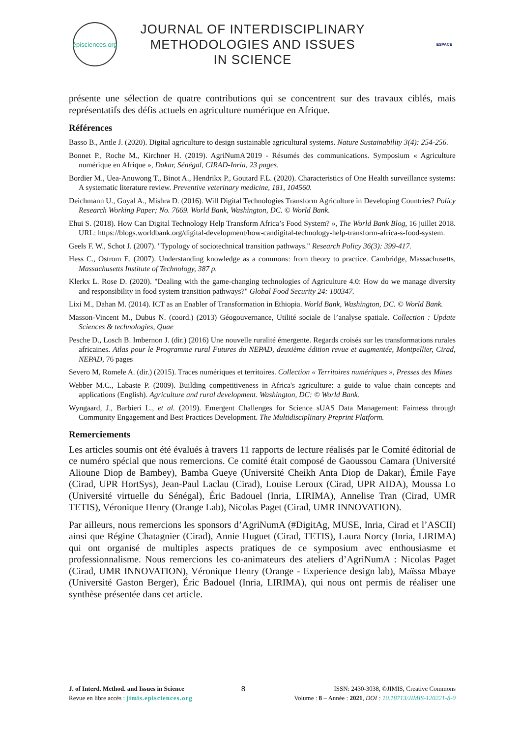épisciences.org
JOURNAL OF INTERDISCIPLINARY
METHODOLOGIES AND ISSUES
IN SCIENCE
ESPACE
présente une sélection de quatre contributions qui se concentrent sur des travaux ciblés, mais représentatifs des défis actuels en agriculture numérique en Afrique.
Références
Basso B., Antle J. (2020). Digital agriculture to design sustainable agricultural systems. Nature Sustainability 3(4): 254-256.
Bonnet P., Roche M., Kirchner H. (2019). AgriNumA'2019 - Résumés des communications. Symposium « Agriculture numérique en Afrique », Dakar, Sénégal, CIRAD-Inria, 23 pages.
Bordier M., Uea-Anuwong T., Binot A., Hendrikx P., Goutard F.L. (2020). Characteristics of One Health surveillance systems: A systematic literature review. Preventive veterinary medicine, 181, 104560.
Deichmann U., Goyal A., Mishra D. (2016). Will Digital Technologies Transform Agriculture in Developing Countries? Policy Research Working Paper; No. 7669. World Bank, Washington, DC. © World Bank.
Ehui S. (2018). How Can Digital Technology Help Transform Africa’s Food System? », The World Bank Blog, 16 juillet 2018. URL: https://blogs.worldbank.org/digital-development/how-candigital-technology-help-transform-africa-s-food-system.
Geels F. W., Schot J. (2007). "Typology of sociotechnical transition pathways." Research Policy 36(3): 399-417.
Hess C., Ostrom E. (2007). Understanding knowledge as a commons: from theory to practice. Cambridge, Massachusetts, Massachusetts Institute of Technology, 387 p.
Klerkx L. Rose D. (2020). "Dealing with the game-changing technologies of Agriculture 4.0: How do we manage diversity and responsibility in food system transition pathways?" Global Food Security 24: 100347.
Lixi M., Dahan M. (2014). ICT as an Enabler of Transformation in Ethiopia. World Bank, Washington, DC. © World Bank.
Masson-Vincent M., Dubus N. (coord.) (2013) Géogouvernance, Utilité sociale de l’analyse spatiale. Collection : Update Sciences & technologies, Quae
Pesche D., Losch B. Imbernon J. (dir.) (2016) Une nouvelle ruralité émergente. Regards croisés sur les transformations rurales africaines. Atlas pour le Programme rural Futures du NEPAD, deuxième édition revue et augmentée, Montpellier, Cirad, NEPAD, 76 pages
Severo M, Romele A. (dir.) (2015). Traces numériques et territoires. Collection « Territoires numériques », Presses des Mines
Webber M.C., Labaste P. (2009). Building competitiveness in Africa's agriculture: a guide to value chain concepts and applications (English). Agriculture and rural development. Washington, DC: © World Bank.
Wyngaard, J., Barbieri L., et al. (2019). Emergent Challenges for Science sUAS Data Management: Fairness through Community Engagement and Best Practices Development. The Multidisciplinary Preprint Platform.
Remerciements
Les articles soumis ont été évalués à travers 11 rapports de lecture réalisés par le Comité éditorial de ce numéro spécial que nous remercions. Ce comité était composé de Gaoussou Camara (Université Alioune Diop de Bambey), Bamba Gueye (Université Cheikh Anta Diop de Dakar), Émile Faye (Cirad, UPR HortSys), Jean-Paul Laclau (Cirad), Louise Leroux (Cirad, UPR AIDA), Moussa Lo (Université virtuelle du Sénégal), Éric Badouel (Inria, LIRIMA), Annelise Tran (Cirad, UMR TETIS), Véronique Henry (Orange Lab), Nicolas Paget (Cirad, UMR INNOVATION).
Par ailleurs, nous remercions les sponsors d’AgriNumA (#DigitAg, MUSE, Inria, Cirad et l’ASCII) ainsi que Régine Chatagnier (Cirad), Annie Huguet (Cirad, TETIS), Laura Norcy (Inria, LIRIMA) qui ont organisé de multiples aspects pratiques de ce symposium avec enthousiasme et professionnalisme. Nous remercions les co-animateurs des ateliers d’AgriNumA : Nicolas Paget (Cirad, UMR INNOVATION), Véronique Henry (Orange - Experience design lab), Maïssa Mbaye (Université Gaston Berger), Éric Badouel (Inria, LIRIMA), qui nous ont permis de réaliser une synthèse présentée dans cet article.
J. of Interd. Method. and Issues in Science
Revue en libre accès : jimis.episciences.org
8
ISSN: 2430-3038, ©JIMIS, Creative Commons
Volume : 8 – Année : 2021, DOI : 10.18713/JIMIS-120221-8-0